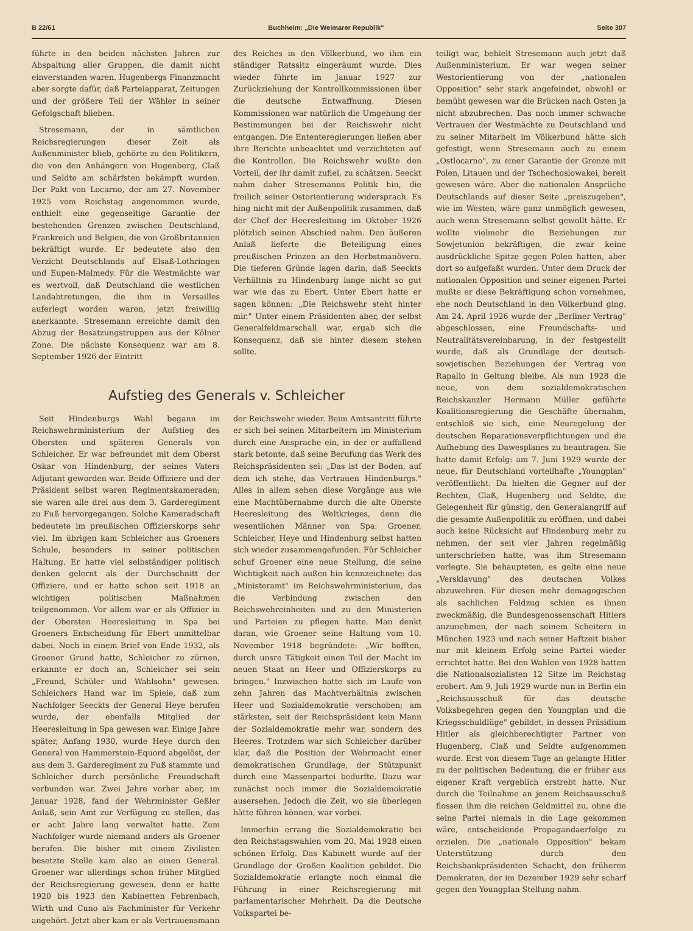B 22/61 Buchheim: „Die Weimarer Republik" Seite 307
führte in den beiden nächsten Jahren zur Abspaltung aller Gruppen, die damit nicht einverstanden waren. Hugenbergs Finanzmacht aber sorgte dafür, daß Parteiapparat, Zeitungen und der größere Teil der Wähler in seiner Gefolgschaft blieben.
Stresemann, der in sämtlichen Reichsregierungen dieser Zeit als Außenminister blieb, gehörte zu den Politikern, die von den Anhängern von Hugenberg, Claß und Seldte am schärfsten bekämpft wurden. Der Pakt von Locarno, der am 27. November 1925 vom Reichstag angenommen wurde, enthielt eine gegenseitige Garantie der bestehenden Grenzen zwischen Deutschland, Frankreich und Belgien, die von Großbritannien bekräftigt wurde. Er bedeutete also den Verzicht Deutschlands auf Elsaß-Lothringen und Eupen-Malmedy. Für die Westmächte war es wertvoll, daß Deutschland die westlichen Landabtretungen, die ihm in Versailles auferlegt worden waren, jetzt freiwillig anerkannte. Stresemann erreichte damit den Abzug der Besatzungstruppen aus der Kölner Zone. Die nächste Konsequenz war am 8. September 1926 der Eintritt
des Reiches in den Völkerbund, wo ihm ein ständiger Ratssitz eingeräumt wurde. Dies wieder führte im Januar 1927 zur Zurückziehung der Kontrollkommissionen über die deutsche Entwaffnung. Diesen Kommissionen war natürlich die Umgehung der Bestimmungen bei der Reichswehr nicht entgangen. Die Ententeregierungen ließen aber ihre Berichte unbeachtet und verzichteten auf die Kontrollen. Die Reichswehr wußte den Vorteil, der ihr damit zufiel, zu schätzen. Seeckt nahm daher Stresemanns Politik hin, die freilich seiner Ostorientierung widersprach. Es hing nicht mit der Außenpolitik zusammen, daß der Chef der Heeresleitung im Oktober 1926 plötzlich seinen Abschied nahm. Den äußeren Anlaß lieferte die Beteiligung eines preußischen Prinzen an den Herbstmanövern. Die tieferen Gründe lagen darin, daß Seeckts Verhältnis zu Hindenburg lange nicht so gut war wie das zu Ebert. Unter Ebert hatte er sagen können: „Die Reichswehr steht hinter mir." Unter einem Präsidenten aber, der selbst Generalfeldmarschall war, ergab sich die Konsequenz, daß sie hinter diesem stehen sollte.
Aufstieg des Generals v. Schleicher
Seit Hindenburgs Wahl begann im Reichswehrministerium der Aufstieg des Obersten und späteren Generals von Schleicher. Er war befreundet mit dem Oberst Oskar von Hindenburg, der seines Vaters Adjutant geworden war. Beide Offiziere und der Präsident selbst waren Regimentskameraden; sie waren alle drei aus dem 3. Garderegiment zu Fuß hervorgegangen. Solche Kameradschaft bedeutete im preußischen Offizierskorps sehr viel. Im übrigen kam Schleicher aus Groeners Schule, besonders in seiner politischen Haltung. Er hatte viel selbständiger politisch denken gelernt als der Durchschnitt der Offiziere, und er hatte schon seit 1918 an wichtigen politischen Maßnahmen teilgenommen. Vor allem war er als Offizier in der Obersten Heeresleitung in Spa bei Groeners Entscheidung für Ebert unmittelbar dabei. Noch in einem Brief von Ende 1932, als Groener Grund hatte, Schleicher zu zürnen, erkannte er doch an, Schleicher sei sein „Freund, Schüler und Wahlsohn" gewesen. Schleichers Hand war im Spiele, daß zum Nachfolger Seeckts der General Heye berufen wurde, der ebenfalls Mitglied der Heeresleitung in Spa gewesen war. Einige Jahre später, Anfang 1930, wurde Heye durch den General von Hammerstein-Equord abgelöst, der aus dem 3. Garderegiment zu Fuß stammte und Schleicher durch persönliche Freundschaft verbunden war. Zwei Jahre vorher aber, im Januar 1928, fand der Wehrminister Geßler Anlaß, sein Amt zur Verfügung zu stellen, das er acht Jahre lang verwaltet hatte. Zum Nachfolger wurde niemand anders als Groener berufen. Die bisher mit einem Zivilisten besetzte Stelle kam also an einen General. Groener war allerdings schon früher Mitglied der Reichsregierung gewesen, denn er hatte 1920 bis 1923 den Kabinetten Fehrenbach, Wirth und Cuno als Fachminister für Verkehr angehört. Jetzt aber kam er als Vertrauensmann
der Reichswehr wieder. Beim Amtsantritt führte er sich bei seinen Mitarbeitern im Ministerium durch eine Ansprache ein, in der er auffallend stark betonte, daß seine Berufung das Werk des Reichspräsidenten sei: „Das ist der Boden, auf dem ich stehe, das Vertrauen Hindenburgs." Alles in allem sehen diese Vorgänge aus wie eine Machtübernahme durch die alte Oberste Heeresleitung des Weltkrieges, denn die wesentlichen Männer von Spa: Groener, Schleicher, Heye und Hindenburg selbst hatten sich wieder zusammengefunden. Für Schleicher schuf Groener eine neue Stellung, die seine Wichtigkeit nach außen hin kennzeichnete: das „Ministeramt" im Reichswehrministerium, das die Verbindung zwischen den Reichswehreinheiten und zu den Ministerien und Parteien zu pflegen hatte. Man denkt daran, wie Groener seine Haltung vom 10. November 1918 begründete: „Wir hofften, durch unsre Tätigkeit einen Teil der Macht im neuen Staat an Heer und Offizierskorps zu bringen." Inzwischen hatte sich im Laufe von zehn Jahren das Machtverhältnis zwischen Heer und Sozialdemokratie verschoben; am stärksten, seit der Reichspräsident kein Mann der Sozialdemokratie mehr war, sondern des Heeres. Trotzdem war sich Schleicher darüber klar, daß die Position der Wehrmacht einer demokratischen Grundlage, der Stützpunkt durch eine Massenpartei bedurfte. Dazu war zunächst noch immer die Sozialdemokratie ausersehen. Jedoch die Zeit, wo sie überlegen hätte führen können, war vorbei.
Immerhin errang die Sozialdemokratie bei den Reichstagswahlen vom 20. Mai 1928 einen schönen Erfolg. Das Kabinett wurde auf der Grundlage der Großen Koalition gebildet. Die Sozialdemokratie erlangte noch einmal die Führung in einer Reichsregierung mit parlamentarischer Mehrheit. Da die Deutsche Volkspartei be-
teiligt war, behielt Stresemann auch jetzt daß Außenministerium. Er war wegen seiner Westorientierung von der „nationalen Opposition" sehr stark angefeindet, obwohl er bemüht gewesen war die Brücken nach Osten ja nicht abzubrechen. Das noch immer schwache Vertrauen der Westmächte zu Deutschland und zu seiner Mitarbeit im Völkerbund hätte sich gefestigt, wenn Stresemann auch zu einem „Ostlocarno", zu einer Garantie der Grenze mit Polen, Litauen und der Tschechoslowakei, bereit gewesen wäre. Aber die nationalen Ansprüche Deutschlands auf dieser Seite „preiszugeben", wie im Westen, wäre ganz unmöglich gewesen, auch wenn Stresemann selbst gewollt hätte. Er wollte vielmehr die Beziehungen zur Sowjetunion bekräftigen, die zwar keine ausdrückliche Spitze gegen Polen hatten, aber dort so aufgefaßt wurden. Unter dem Druck der nationalen Opposition und seiner eigenen Partei mußte er diese Bekräftigung schon vornehmen, ehe noch Deutschland in den Völkerbund ging. Am 24. April 1926 wurde der „Berliner Vertrag" abgeschlossen, eine Freundschafts- und Neutralitätsvereinbarung, in der festgestellt wurde, daß als Grundlage der deutsch-sowjetischen Beziehungen der Vertrag von Rapallo in Geltung bleibe. Als nun 1928 die neue, von dem sozialdemokratischen Reichskanzler Hermann Müller geführte Koalitionsregierung die Geschäfte übernahm, entschloß sie sich, eine Neuregelung der deutschen Reparationsverpflichtungen und die Aufhebung des Dawesplanes zu beantragen. Sie hatte damit Erfolg: am 7. Juni 1929 wurde der neue, für Deutschland vorteilhafte „Youngplan" veröffentlicht. Da hielten die Gegner auf der Rechten, Claß, Hugenberg und Seldte, die Gelegenheit für günstig, den Generalangriff auf die gesamte Außenpolitik zu eröffnen, und dabei auch keine Rücksicht auf Hindenburg mehr zu nehmen, der seit vier Jahren regelmäßig unterschrieben hatte, was ihm Stresemann vorlegte. Sie behaupteten, es gelte eine neue „Versklavung" des deutschen Volkes abzuwehren. Für diesen mehr demagogischen als sachlichen Feldzug schien es ihnen zweckmäßig, die Bundesgenossenschaft Hitlers anzunehmen, der nach seinem Scheitern in München 1923 und nach seiner Haftzeit bisher nur mit kleinem Erfolg seine Partei wieder errichtet hatte. Bei den Wahlen von 1928 hatten die Nationalsozialisten 12 Sitze im Reichstag erobert. Am 9. Juli 1929 wurde nun in Berlin ein „Reichsausschuß für das deutsche Volksbegehren gegen den Youngplan und die Kriegsschuldlüge" gebildet, in dessen Präsidium Hitler als gleichberechtigter Partner von Hugenberg, Claß und Seldte aufgenommen wurde. Erst von diesem Tage an gelangte Hitler zu der politischen Bedeutung, die er früher aus eigener Kraft vergeblich erstrebt hatte. Nur durch die Teilnahme an jenem Reichsausschuß flossen ihm die reichen Geldmittel zu, ohne die seine Partei niemals in die Lage gekommen wäre, entscheidende Propagandaerfolge zu erzielen. Die „nationale Opposition" bekam Unterstützung durch den Reichsbankpräsidenten Schacht, den früheren Demokraten, der im Dezember 1929 sehr scharf gegen den Youngplan Stellung nahm.